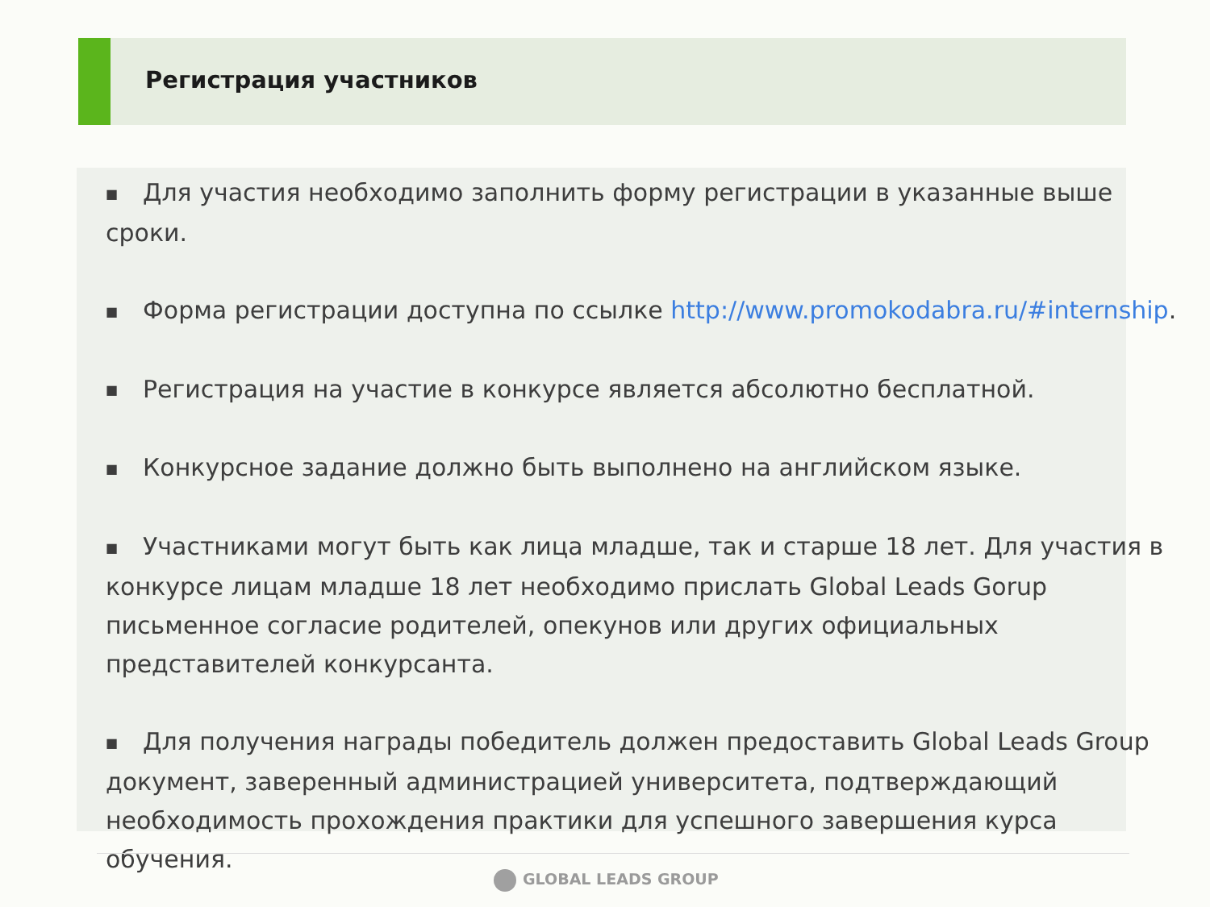Регистрация участников
■ Для участия необходимо заполнить форму регистрации в указанные выше сроки.
■ Форма регистрации доступна по ссылке http://www.promokodabra.ru/#internship.
■ Регистрация на участие в конкурсе является абсолютно бесплатной.
■ Конкурсное задание должно быть выполнено на английском языке.
■ Участниками могут быть как лица младше, так и старше 18 лет. Для участия в конкурсе лицам младше 18 лет необходимо прислать Global Leads Gorup письменное согласие родителей, опекунов или других официальных представителей конкурсанта.
■ Для получения награды победитель должен предоставить Global Leads Group документ, заверенный администрацией университета, подтверждающий необходимость прохождения практики для успешного завершения курса обучения.
GLOBAL LEADS GROUP